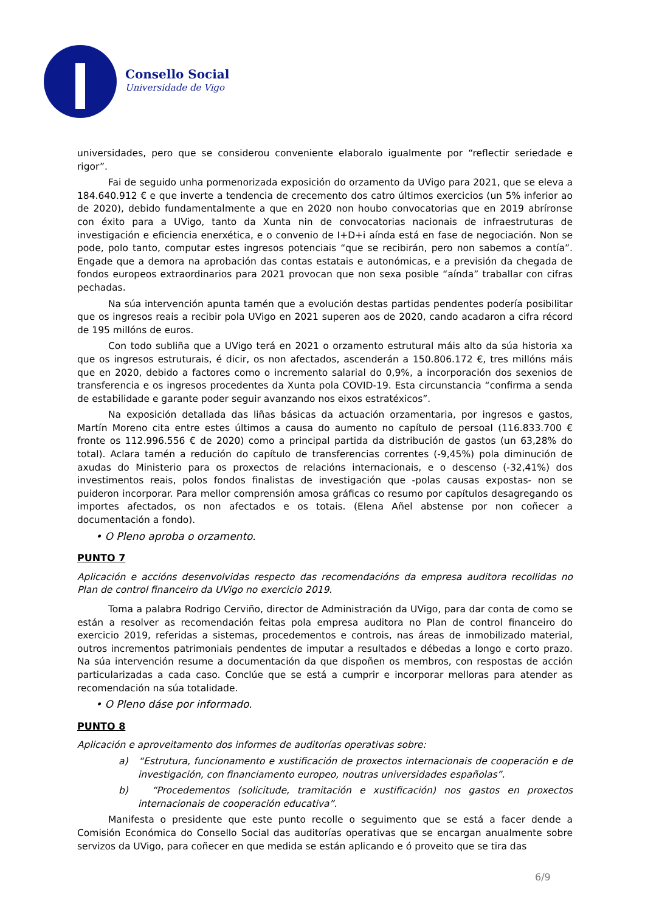Consello Social
Universidade de Vigo
universidades, pero que se considerou conveniente elaboralo igualmente por “reflectir seriedade e rigor”.
Fai de seguido unha pormenorizada exposición do orzamento da UVigo para 2021, que se eleva a 184.640.912 € e que inverte a tendencia de crecemento dos catro últimos exercicios (un 5% inferior ao de 2020), debido fundamentalmente a que en 2020 non houbo convocatorias que en 2019 abríronse con éxito para a UVigo, tanto da Xunta nin de convocatorias nacionais de infraestruturas de investigación e eficiencia enerxética, e o convenio de I+D+i aínda está en fase de negociación. Non se pode, polo tanto, computar estes ingresos potenciais “que se recibirán, pero non sabemos a contía”. Engade que a demora na aprobación das contas estatais e autonómicas, e a previsión da chegada de fondos europeos extraordinarios para 2021 provocan que non sexa posible “aínda” traballar con cifras pechadas.
Na súa intervención apunta tamén que a evolución destas partidas pendentes podería posibilitar que os ingresos reais a recibir pola UVigo en 2021 superen aos de 2020, cando acadaron a cifra récord de 195 millóns de euros.
Con todo subliña que a UVigo terá en 2021 o orzamento estrutural máis alto da súa historia xa que os ingresos estruturais, é dicir, os non afectados, ascenderán a 150.806.172 €, tres millóns máis que en 2020, debido a factores como o incremento salarial do 0,9%, a incorporación dos sexenios de transferencia e os ingresos procedentes da Xunta pola COVID-19. Esta circunstancia “confirma a senda de estabilidade e garante poder seguir avanzando nos eixos estratéxicos”.
Na exposición detallada das liñas básicas da actuación orzamentaria, por ingresos e gastos, Martín Moreno cita entre estes últimos a causa do aumento no capítulo de persoal (116.833.700 € fronte os 112.996.556 € de 2020) como a principal partida da distribución de gastos (un 63,28% do total). Aclara tamén a redución do capítulo de transferencias correntes (-9,45%) pola diminución de axudas do Ministerio para os proxectos de relacións internacionais, e o descenso (-32,41%) dos investimentos reais, polos fondos finalistas de investigación que -polas causas expostas- non se puideron incorporar. Para mellor comprensión amosa gráficas co resumo por capítulos desagregando os importes afectados, os non afectados e os totais. (Elena Añel abstense por non coñecer a documentación a fondo).
• O Pleno aproba o orzamento.
PUNTO 7
Aplicación e accións desenvolvidas respecto das recomendacións da empresa auditora recollidas no Plan de control financeiro da UVigo no exercicio 2019.
Toma a palabra Rodrigo Cerviño, director de Administración da UVigo, para dar conta de como se están a resolver as recomendación feitas pola empresa auditora no Plan de control financeiro do exercicio 2019, referidas a sistemas, procedementos e controis, nas áreas de inmobilizado material, outros incrementos patrimoniais pendentes de imputar a resultados e débedas a longo e corto prazo. Na súa intervención resume a documentación da que dispoñen os membros, con respostas de acción particularizadas a cada caso. Conclúe que se está a cumprir e incorporar melloras para atender as recomendación na súa totalidade.
• O Pleno dáse por informado.
PUNTO 8
Aplicación e aproveitamento dos informes de auditorías operativas sobre:
a) “Estrutura, funcionamento e xustificación de proxectos internacionais de cooperación e de investigación, con financiamento europeo, noutras universidades españolas”.
b) “Procedementos (solicitude, tramitación e xustificación) nos gastos en proxectos internacionais de cooperación educativa”.
Manifesta o presidente que este punto recolle o seguimento que se está a facer dende a Comisión Económica do Consello Social das auditorías operativas que se encargan anualmente sobre servizos da UVigo, para coñecer en que medida se están aplicando e ó proveito que se tira das
6/9